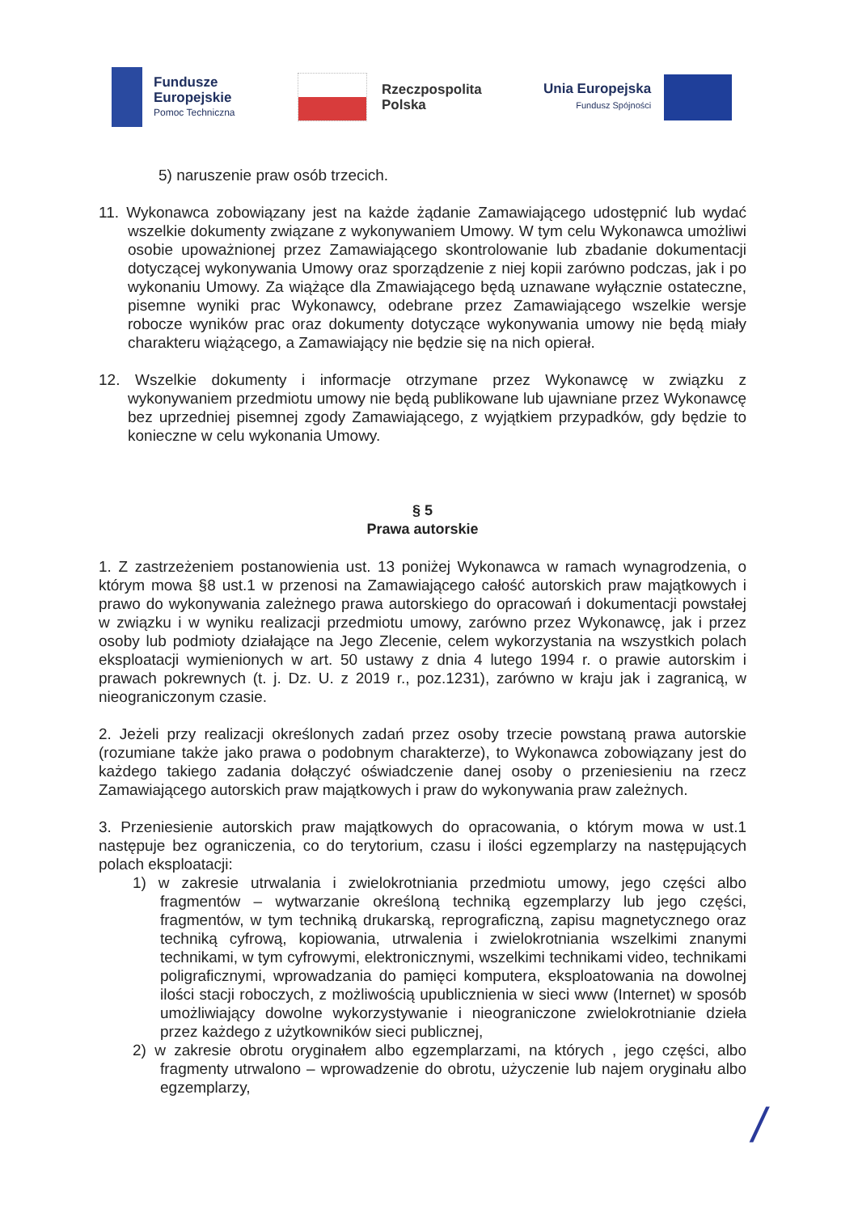Fundusze
Europejskie
Pomoc Techniczna
Rzeczpospolita
Polska
Unia Europejska
Fundusz Spójności
5) naruszenie praw osób trzecich.
11. Wykonawca zobowiązany jest na każde żądanie Zamawiającego udostępnić lub wydać wszelkie dokumenty związane z wykonywaniem Umowy. W tym celu Wykonawca umożliwi osobie upoważnionej przez Zamawiającego skontrolowanie lub zbadanie dokumentacji dotyczącej wykonywania Umowy oraz sporządzenie z niej kopii zarówno podczas, jak i po wykonaniu Umowy. Za wiążące dla Zmawiającego będą uznawane wyłącznie ostateczne, pisemne wyniki prac Wykonawcy, odebrane przez Zamawiającego wszelkie wersje robocze wyników prac oraz dokumenty dotyczące wykonywania umowy nie będą miały charakteru wiążącego, a Zamawiający nie będzie się na nich opierał.
12. Wszelkie dokumenty i informacje otrzymane przez Wykonawcę w związku z wykonywaniem przedmiotu umowy nie będą publikowane lub ujawniane przez Wykonawcę bez uprzedniej pisemnej zgody Zamawiającego, z wyjątkiem przypadków, gdy będzie to konieczne w celu wykonania Umowy.
§ 5
Prawa autorskie
1. Z zastrzeżeniem postanowienia ust. 13 poniżej Wykonawca w ramach wynagrodzenia, o którym mowa §8 ust.1 w przenosi na Zamawiającego całość autorskich praw majątkowych i prawo do wykonywania zależnego prawa autorskiego do opracowań i dokumentacji powstałej w związku i w wyniku realizacji przedmiotu umowy, zarówno przez Wykonawcę, jak i przez osoby lub podmioty działające na Jego Zlecenie, celem wykorzystania na wszystkich polach eksploatacji wymienionych w art. 50 ustawy z dnia 4 lutego 1994 r. o prawie autorskim i prawach pokrewnych (t. j. Dz. U. z 2019 r., poz.1231), zarówno w kraju jak i zagranicą, w nieograniczonym czasie.
2. Jeżeli przy realizacji określonych zadań przez osoby trzecie powstaną prawa autorskie (rozumiane także jako prawa o podobnym charakterze), to Wykonawca zobowiązany jest do każdego takiego zadania dołączyć oświadczenie danej osoby o przeniesieniu na rzecz Zamawiającego autorskich praw majątkowych i praw do wykonywania praw zależnych.
3. Przeniesienie autorskich praw majątkowych do opracowania, o którym mowa w ust.1 następuje bez ograniczenia, co do terytorium, czasu i ilości egzemplarzy na następujących polach eksploatacji:
1) w zakresie utrwalania i zwielokrotniania przedmiotu umowy, jego części albo fragmentów – wytwarzanie określoną techniką egzemplarzy lub jego części, fragmentów, w tym techniką drukarską, reprograficzną, zapisu magnetycznego oraz techniką cyfrową, kopiowania, utrwalenia i zwielokrotniania wszelkimi znanymi technikami, w tym cyfrowymi, elektronicznymi, wszelkimi technikami video, technikami poligraficznymi, wprowadzania do pamięci komputera, eksploatowania na dowolnej ilości stacji roboczych, z możliwością upublicznienia w sieci www (Internet) w sposób umożliwiający dowolne wykorzystywanie i nieograniczone zwielokrotnianie dzieła przez każdego z użytkowników sieci publicznej,
2) w zakresie obrotu oryginałem albo egzemplarzami, na których , jego części, albo fragmenty utrwalono – wprowadzenie do obrotu, użyczenie lub najem oryginału albo egzemplarzy,
/